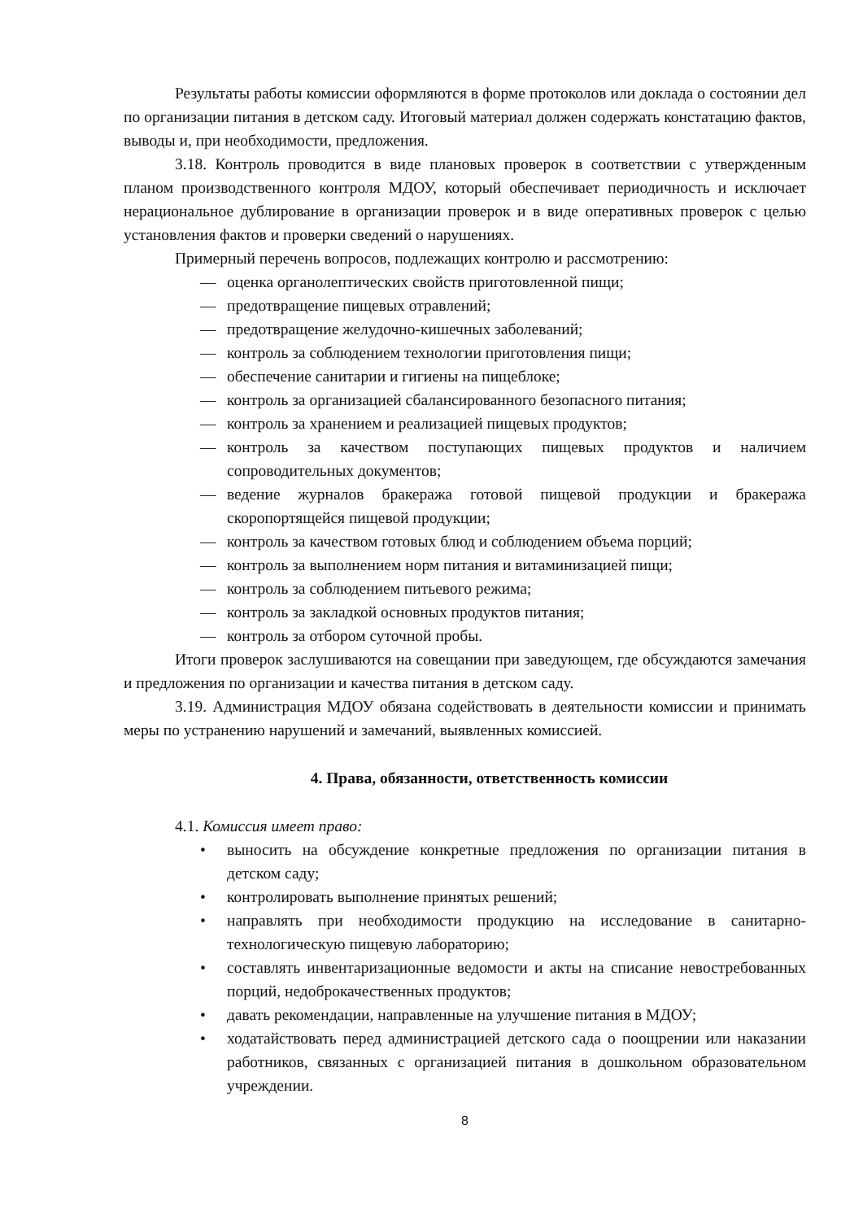Результаты работы комиссии оформляются в форме протоколов или доклада о состоянии дел по организации питания в детском саду. Итоговый материал должен содержать констатацию фактов, выводы и, при необходимости, предложения.
3.18. Контроль проводится в виде плановых проверок в соответствии с утвержденным планом производственного контроля МДОУ, который обеспечивает периодичность и исключает нерациональное дублирование в организации проверок и в виде оперативных проверок с целью установления фактов и проверки сведений о нарушениях.
Примерный перечень вопросов, подлежащих контролю и рассмотрению:
— оценка органолептических свойств приготовленной пищи;
— предотвращение пищевых отравлений;
— предотвращение желудочно-кишечных заболеваний;
— контроль за соблюдением технологии приготовления пищи;
— обеспечение санитарии и гигиены на пищеблоке;
— контроль за организацией сбалансированного безопасного питания;
— контроль за хранением и реализацией пищевых продуктов;
— контроль за качеством поступающих пищевых продуктов и наличием сопроводительных документов;
— ведение журналов бракеража готовой пищевой продукции и бракеража скоропортящейся пищевой продукции;
— контроль за качеством готовых блюд и соблюдением объема порций;
— контроль за выполнением норм питания и витаминизацией пищи;
— контроль за соблюдением питьевого режима;
— контроль за закладкой основных продуктов питания;
— контроль за отбором суточной пробы.
Итоги проверок заслушиваются на совещании при заведующем, где обсуждаются замечания и предложения по организации и качества питания в детском саду.
3.19. Администрация МДОУ обязана содействовать в деятельности комиссии и принимать меры по устранению нарушений и замечаний, выявленных комиссией.
4. Права, обязанности, ответственность комиссии
4.1. Комиссия имеет право:
• выносить на обсуждение конкретные предложения по организации питания в детском саду;
• контролировать выполнение принятых решений;
• направлять при необходимости продукцию на исследование в санитарно-технологическую пищевую лабораторию;
• составлять инвентаризационные ведомости и акты на списание невостребованных порций, недоброкачественных продуктов;
• давать рекомендации, направленные на улучшение питания в МДОУ;
• ходатайствовать перед администрацией детского сада о поощрении или наказании работников, связанных с организацией питания в дошкольном образовательном учреждении.
8